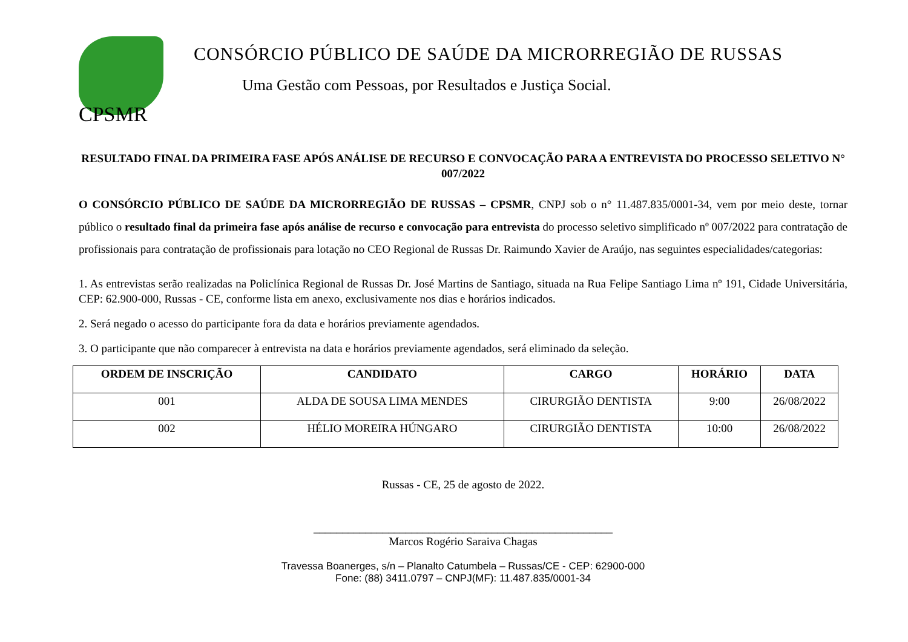CPSMR
CONSÓRCIO PÚBLICO DE SAÚDE DA MICRORREGIÃO DE RUSSAS
Uma Gestão com Pessoas, por Resultados e Justiça Social.
RESULTADO FINAL DA PRIMEIRA FASE APÓS ANÁLISE DE RECURSO E CONVOCAÇÃO PARA A ENTREVISTA DO PROCESSO SELETIVO N° 007/2022
O CONSÓRCIO PÚBLICO DE SAÚDE DA MICRORREGIÃO DE RUSSAS – CPSMR, CNPJ sob o n° 11.487.835/0001-34, vem por meio deste, tornar público o resultado final da primeira fase após análise de recurso e convocação para entrevista do processo seletivo simplificado nº 007/2022 para contratação de profissionais para contratação de profissionais para lotação no CEO Regional de Russas Dr. Raimundo Xavier de Araújo, nas seguintes especialidades/categorias:
1. As entrevistas serão realizadas na Policlínica Regional de Russas Dr. José Martins de Santiago, situada na Rua Felipe Santiago Lima nº 191, Cidade Universitária, CEP: 62.900-000, Russas - CE, conforme lista em anexo, exclusivamente nos dias e horários indicados.
2. Será negado o acesso do participante fora da data e horários previamente agendados.
3. O participante que não comparecer à entrevista na data e horários previamente agendados, será eliminado da seleção.
| ORDEM DE INSCRIÇÃO | CANDIDATO | CARGO | HORÁRIO | DATA |
| --- | --- | --- | --- | --- |
| 001 | ALDA DE SOUSA LIMA MENDES | CIRURGIÃO DENTISTA | 9:00 | 26/08/2022 |
| 002 | HÉLIO MOREIRA HÚNGARO | CIRURGIÃO DENTISTA | 10:00 | 26/08/2022 |
Russas - CE, 25 de agosto de 2022.
____________________________________________________
Marcos Rogério Saraiva Chagas
Travessa Boanerges, s/n – Planalto Catumbela – Russas/CE - CEP: 62900-000
Fone: (88) 3411.0797 – CNPJ(MF): 11.487.835/0001-34